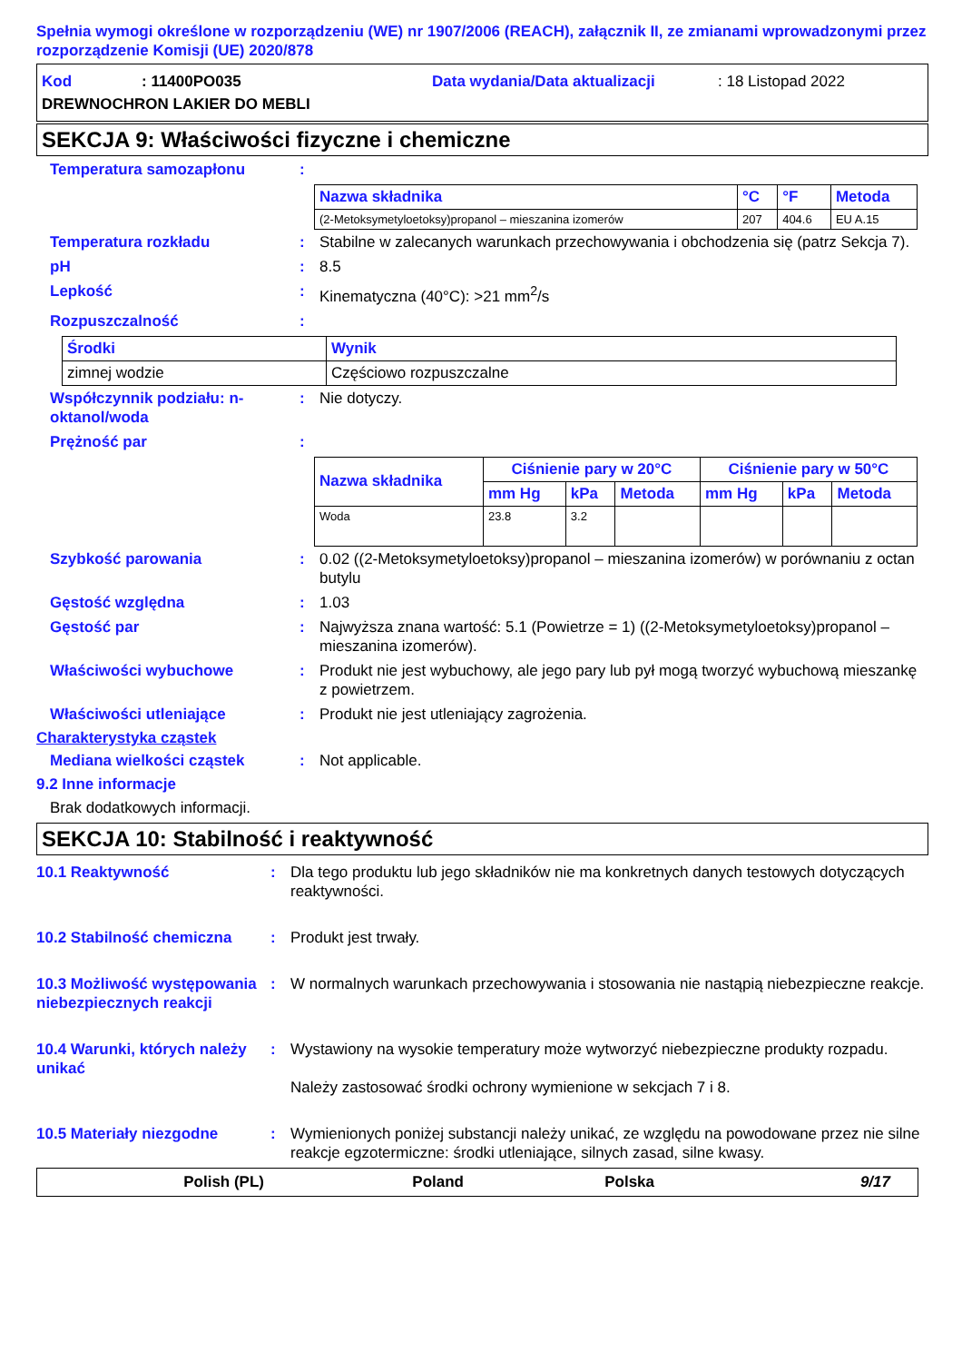Spełnia wymogi określone w rozporządzeniu (WE) nr 1907/2006 (REACH), załącznik II, ze zmianami wprowadzonymi przez rozporządzenie Komisji (UE) 2020/878
Kod: 11400PO035 Data wydania/Data aktualizacji: 18 Listopad 2022
DREWNOCHRON LAKIER DO MEBLI
SEKCJA 9: Właściwości fizyczne i chemiczne
Temperatura samozapłonu:
| Nazwa składnika | °C | °F | Metoda |
| --- | --- | --- | --- |
| (2-Metoksymetyloetoksy)propanol – mieszanina izomerów | 207 | 404.6 | EU A.15 |
Temperatura rozkładu: Stabilne w zalecanych warunkach przechowywania i obchodzenia się (patrz Sekcja 7).
pH: 8.5
Lepkość: Kinematyczna (40°C): >21 mm<sup>2</sup>/s
Rozpuszczalność:
| Środki | Wynik |
| --- | --- |
| zimnej wodzie | Częściowo rozpuszczalne |
Współczynnik podziału: n-oktanol/woda: Nie dotyczy.
Prężność par:
| Nazwa składnika | Ciśnienie pary w 20°C | | | Ciśnienie pary w 50°C | | |
| --- | --- | --- | --- | --- | --- | --- |
| | mm Hg | kPa | Metoda | mm Hg | kPa | Metoda |
| Woda | 23.8 | 3.2 | | | | |
Szybkość parowania: 0.02 ((2-Metoksymetyloetoksy)propanol – mieszanina izomerów) w porównaniu z octan butylu
Gęstość względna: 1.03
Gęstość par: Najwyższa znana wartość: 5.1 (Powietrze = 1) ((2-Metoksymetyloetoksy)propanol – mieszanina izomerów).
Właściwości wybuchowe: Produkt nie jest wybuchowy, ale jego pary lub pył mogą tworzyć wybuchową mieszankę z powietrzem.
Właściwości utleniające: Produkt nie jest utleniający zagrożenia.
Charakterystyka cząstek
Mediana wielkości cząstek: Not applicable.
9.2 Inne informacje
Brak dodatkowych informacji.
SEKCJA 10: Stabilność i reaktywność
10.1 Reaktywność: Dla tego produktu lub jego składników nie ma konkretnych danych testowych dotyczących reaktywności.
10.2 Stabilność chemiczna: Produkt jest trwały.
10.3 Możliwość występowania niebezpiecznych reakcji: W normalnych warunkach przechowywania i stosowania nie nastąpią niebezpieczne reakcje.
10.4 Warunki, których należy unikać: Wystawiony na wysokie temperatury może wytworzyć niebezpieczne produkty rozpadu.
Należy zastosować środki ochrony wymienione w sekcjach 7 i 8.
10.5 Materiały niezgodne: Wymienionych poniżej substancji należy unikać, ze względu na powodowane przez nie silne reakcje egzotermiczne: środki utleniające, silnych zasad, silne kwasy.
Polish (PL) Poland Polska 9/17